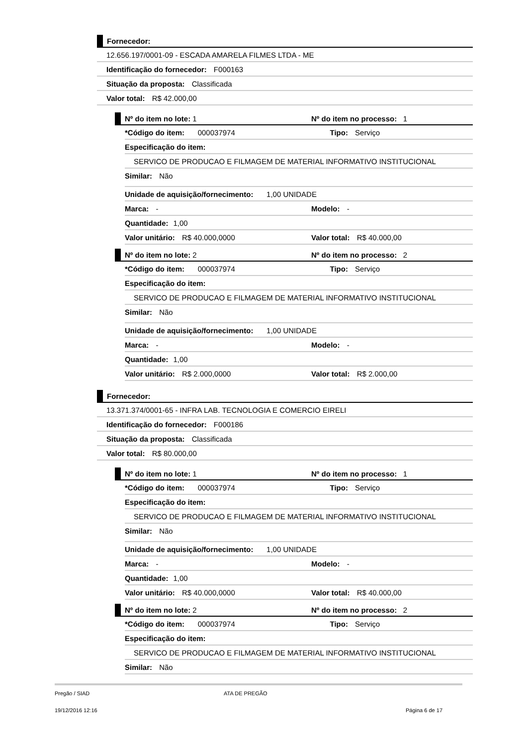Fornecedor:
12.656.197/0001-09 - ESCADA AMARELA FILMES LTDA - ME
Identificação do fornecedor: F000163
Situação da proposta: Classificada
Valor total: R$ 42.000,00
Nº do item no lote: 1 Nº do item no processo: 1
*Código do item: 000037974 Tipo: Serviço
Especificação do item:
SERVICO DE PRODUCAO E FILMAGEM DE MATERIAL INFORMATIVO INSTITUCIONAL
Similar: Não
Unidade de aquisição/fornecimento: 1,00 UNIDADE
Marca: - Modelo: -
Quantidade: 1,00
Valor unitário: R$ 40.000,0000 Valor total: R$ 40.000,00
Nº do item no lote: 2 Nº do item no processo: 2
*Código do item: 000037974 Tipo: Serviço
Especificação do item:
SERVICO DE PRODUCAO E FILMAGEM DE MATERIAL INFORMATIVO INSTITUCIONAL
Similar: Não
Unidade de aquisição/fornecimento: 1,00 UNIDADE
Marca: - Modelo: -
Quantidade: 1,00
Valor unitário: R$ 2.000,0000 Valor total: R$ 2.000,00
Fornecedor:
13.371.374/0001-65 - INFRA LAB. TECNOLOGIA E COMERCIO EIRELI
Identificação do fornecedor: F000186
Situação da proposta: Classificada
Valor total: R$ 80.000,00
Nº do item no lote: 1 Nº do item no processo: 1
*Código do item: 000037974 Tipo: Serviço
Especificação do item:
SERVICO DE PRODUCAO E FILMAGEM DE MATERIAL INFORMATIVO INSTITUCIONAL
Similar: Não
Unidade de aquisição/fornecimento: 1,00 UNIDADE
Marca: - Modelo: -
Quantidade: 1,00
Valor unitário: R$ 40.000,0000 Valor total: R$ 40.000,00
Nº do item no lote: 2 Nº do item no processo: 2
*Código do item: 000037974 Tipo: Serviço
Especificação do item:
SERVICO DE PRODUCAO E FILMAGEM DE MATERIAL INFORMATIVO INSTITUCIONAL
Similar: Não
Pregão / SIAD ATA DE PREGÃO
19/12/2016 12:16 Página 6 de 17